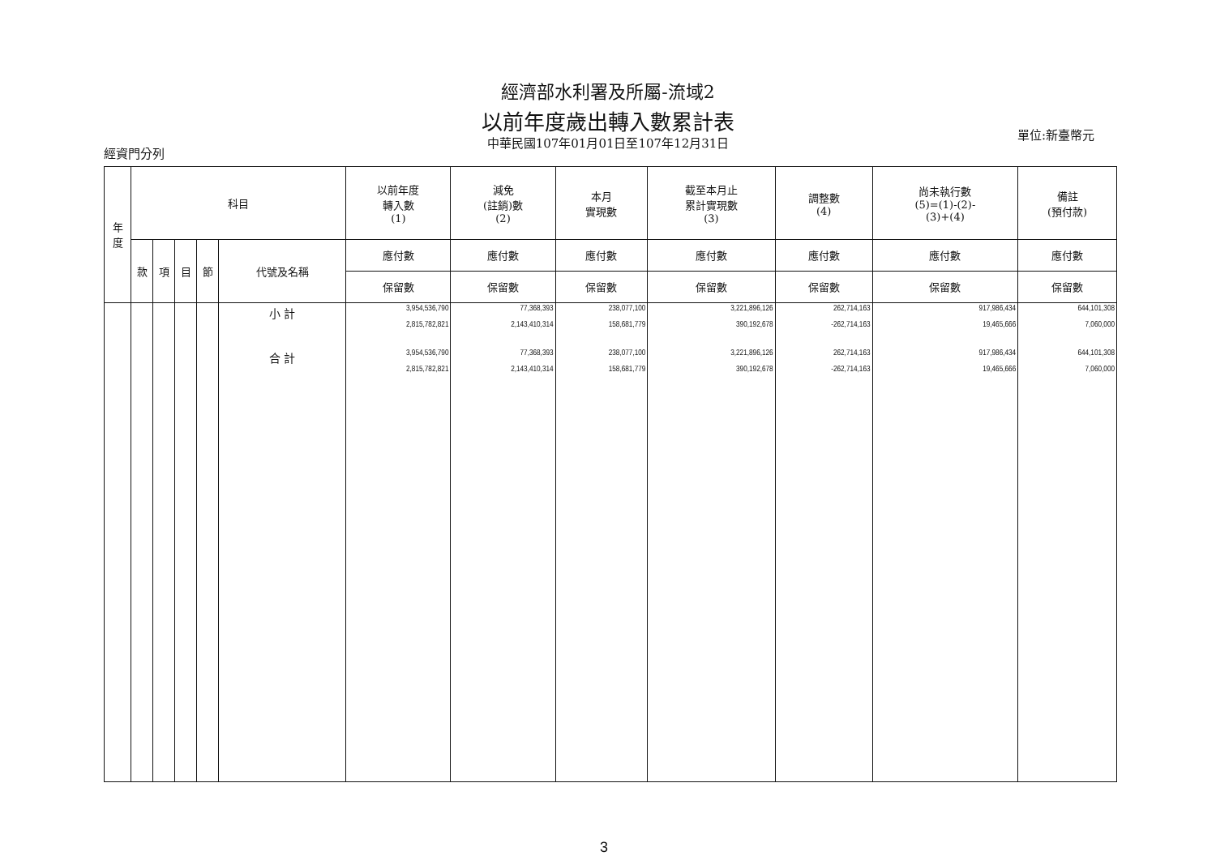經濟部水利署及所屬-流域2
以前年度歲出轉入數累計表
中華民國107年01月01日至107年12月31日
經資門分列
單位:新臺幣元
| 年 度 | 科目 | | | | | 以前年度 轉入數 (1) | 減免 (註銷)數 (2) | 本月 實現數 | 截至本月止 累計實現數 (3) | 調整數 (4) | 尚未執行數 (5)=(1)-(2)- (3)+(4) | 備註 (預付款) |
| --- | --- | --- | --- | --- | --- | --- | --- | --- | --- | --- | --- | --- |
| | 款 | 項 | 目 | 節 | 代號及名稱 | 應付數 | 應付數 | 應付數 | 應付數 | 應付數 | 應付數 | 應付數 |
| | | | | | | 保留數 | 保留數 | 保留數 | 保留數 | 保留數 | 保留數 | 保留數 |
| | | | | | 小 計 | 3,954,536,790 2,815,782,821 | 77,368,393 2,143,410,314 | 238,077,100 158,681,779 | 3,221,896,126 390,192,678 | 262,714,163 -262,714,163 | 917,986,434 19,465,666 | 644,101,308 7,060,000 |
| | | | | | 合 計 | 3,954,536,790 2,815,782,821 | 77,368,393 2,143,410,314 | 238,077,100 158,681,779 | 3,221,896,126 390,192,678 | 262,714,163 -262,714,163 | 917,986,434 19,465,666 | 644,101,308 7,060,000 |
3